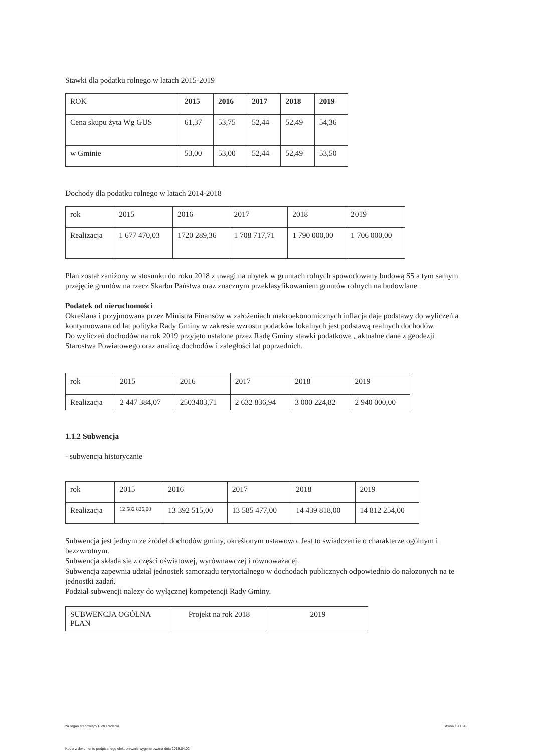Stawki dla podatku rolnego w latach 2015-2019
| ROK | 2015 | 2016 | 2017 | 2018 | 2019 |
| Cena skupu żyta Wg GUS | 61,37 | 53,75 | 52,44 | 52,49 | 54,36 |
| w Gminie | 53,00 | 53,00 | 52,44 | 52,49 | 53,50 |
Dochody dla podatku rolnego w latach 2014-2018
| rok | 2015 | 2016 | 2017 | 2018 | 2019 |
| Realizacja | 1 677 470,03 | 1720 289,36 | 1 708 717,71 | 1 790 000,00 | 1 706 000,00 |
Plan został zaniżony w stosunku do roku 2018 z uwagi na ubytek w gruntach rolnych spowodowany budową S5 a tym samym przejęcie gruntów na rzecz Skarbu Państwa oraz znacznym przeklasyfikowaniem gruntów rolnych na budowlane.
Podatek od nieruchomości
Określana i przyjmowana przez Ministra Finansów w założeniach makroekonomicznych inflacja daje podstawy do wyliczeń a kontynuowana od lat polityka Rady Gminy w zakresie wzrostu podatków lokalnych jest podstawą realnych dochodów.
Do wyliczeń dochodów na rok 2019 przyjęto ustalone przez Radę Gminy stawki podatkowe , aktualne dane z geodezji Starostwa Powiatowego oraz analizę dochodów i zaległości lat poprzednich.
| rok | 2015 | 2016 | 2017 | 2018 | 2019 |
| Realizacja | 2 447 384,07 | 2503403,71 | 2 632 836,94 | 3 000 224,82 | 2 940 000,00 |
1.1.2 Subwencja
- subwencja historycznie
| rok | 2015 | 2016 | 2017 | 2018 | 2019 |
| Realizacja | 12 582 826,00 | 13 392 515,00 | 13 585 477,00 | 14 439 818,00 | 14 812 254,00 |
Subwencja jest jednym ze źródeł dochodów gminy, określonym ustawowo. Jest to swiadczenie o charakterze ogólnym i bezzwrotnym.
Subwencja składa się z części oświatowej, wyrównawczej i równoważacej.
Subwencja zapewnia udział jednostek samorządu terytorialnego w dochodach publicznych odpowiednio do nałozonych na te jednostki zadań.
Podział subwencji nalezy do wyłącznej kompetencji Rady Gminy.
| SUBWENCJA OGÓLNA PLAN | Projekt na rok 2018 | 2019 |
za organ stanowiący Piotr Radecki Strona 19 z 26
Kopia z dokumentu podpisanego elektronicznie wygenerowana dnia 2019.04.02